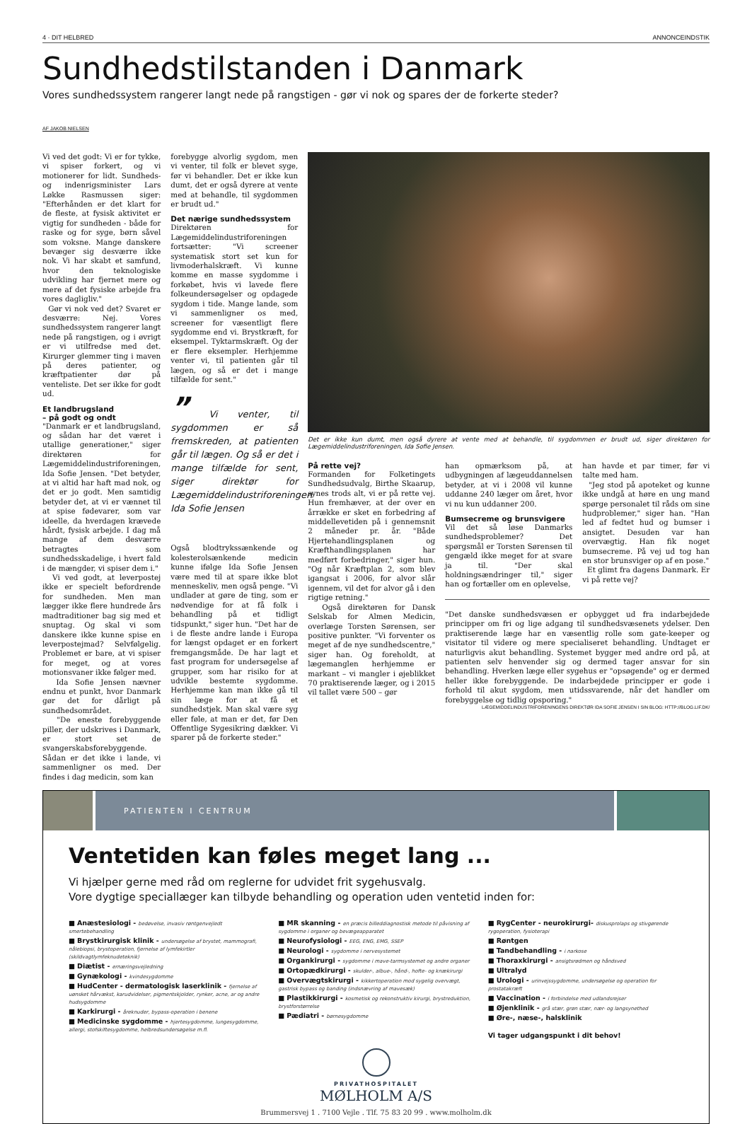4 · DIT HELBRED ANNONCEINDSTIK
Sundhedstilstanden i Danmark
Vores sundhedssystem rangerer langt nede på rangstigen - gør vi nok og spares der de forkerte steder?
AF JAKOB NIELSEN
Vi ved det godt: Vi er for tykke, vi spiser forkert, og vi motionerer for lidt. Sundheds- og indenrigsminister Lars Løkke Rasmussen siger: "Efterhånden er det klart for de fleste, at fysisk aktivitet er vigtig for sundheden - både for raske og for syge, børn såvel som voksne. Mange danskere bevæger sig desværre ikke nok. Vi har skabt et samfund, hvor den teknologiske udvikling har fjernet mere og mere af det fysiske arbejde fra vores dagligliv."
Gør vi nok ved det? Svaret er desværre: Nej. Vores sundhedssystem rangerer langt nede på rangstigen, og i øvrigt er vi utilfredse med det. Kirurger glemmer ting i maven på deres patienter, og kræftpatienter dør på venteliste. Det ser ikke for godt ud.
Et landbrugsland
– på godt og ondt
"Danmark er et landbrugsland, og sådan har det været i utallige generationer," siger direktøren for Lægemiddelindustriforeningen, Ida Sofie Jensen. "Det betyder, at vi altid har haft mad nok, og det er jo godt. Men samtidig betyder det, at vi er vænnet til at spise fødevarer, som var ideelle, da hverdagen krævede hårdt, fysisk arbejde. I dag må mange af dem desværre betragtes som sundhedsskadelige, i hvert fald i de mængder, vi spiser dem i."
Vi ved godt, at leverpostej ikke er specielt befordrende for sundheden. Men man lægger ikke flere hundrede års madtraditioner bag sig med et snuptag. Og skal vi som danskere ikke kunne spise en leverpostejmad? Selvfølgelig. Problemet er bare, at vi spiser for meget, og at vores motionsvaner ikke følger med.
Ida Sofie Jensen nævner endnu et punkt, hvor Danmark gør det for dårligt på sundhedsområdet.
"De eneste forebyggende piller, der udskrives i Danmark, er stort set de svangerskabsforebyggende. Sådan er det ikke i lande, vi sammenligner os med. Der findes i dag medicin, som kan
forebygge alvorlig sygdom, men vi venter, til folk er blevet syge, før vi behandler. Det er ikke kun dumt, det er også dyrere at vente med at behandle, til sygdommen er brudt ud."
Det nærige sundhedssystem
Direktøren for Lægemiddelindustriforeningen fortsætter: "Vi screener systematisk stort set kun for livmoderhalskræft. Vi kunne komme en masse sygdomme i forkøbet, hvis vi lavede flere folkeundersøgelser og opdagede sygdom i tide. Mange lande, som vi sammenligner os med, screener for væsentligt flere sygdomme end vi. Brystkræft, for eksempel. Tyktarmskræft. Og der er flere eksempler. Herhjemme venter vi, til patienten går til lægen, og så er det i mange tilfælde for sent."
” Vi venter, til sygdommen er så fremskreden, at patienten går til lægen. Og så er det i mange tilfælde for sent, siger direktør for Lægemiddelindustriforeningen Ida Sofie Jensen
Også blodtrykssænkende og kolesterolsænkende medicin kunne ifølge Ida Sofie Jensen være med til at spare ikke blot menneskeliv, men også penge. "Vi undlader at gøre de ting, som er nødvendige for at få folk i behandling på et tidligt tidspunkt," siger hun. "Det har de i de fleste andre lande i Europa for længst opdaget er en forkert fremgangsmåde. De har lagt et fast program for undersøgelse af grupper, som har risiko for at udvikle bestemte sygdomme. Herhjemme kan man ikke gå til sin læge for at få et sundhedstjek. Man skal være syg eller føle, at man er det, før Den Offentlige Sygesikring dækker. Vi sparer på de forkerte steder."
Det er ikke kun dumt, men også dyrere at vente med at behandle, til sygdommen er brudt ud, siger direktøren for Lægemiddelindustriforeningen, Ida Sofie Jensen.
På rette vej?
Formanden for Folketingets Sundhedsudvalg, Birthe Skaarup, synes trods alt, vi er på rette vej. Hun fremhæver, at der over en årrække er sket en forbedring af middellevetiden på i gennemsnit 2 måneder pr. år. "Både Hjertehandlingsplanen og Kræfthandlingsplanen har medført forbedringer," siger hun. "Og når Kræftplan 2, som blev igangsat i 2006, for alvor slår igennem, vil det for alvor gå i den rigtige retning."
Også direktøren for Dansk Selskab for Almen Medicin, overlæge Torsten Sørensen, ser positive punkter. "Vi forventer os meget af de nye sundhedscentre," siger han. Og foreholdt, at lægemanglen herhjemme er markant – vi mangler i øjeblikket 70 praktiserende læger, og i 2015 vil tallet være 500 – gør
han opmærksom på, at udbygningen af lægeuddannelsen betyder, at vi i 2008 vil kunne uddanne 240 læger om året, hvor vi nu kun uddanner 200.
Bumsecreme og brunsvigere
Vil det så løse Danmarks sundhedsproblemer? Det spørgsmål er Torsten Sørensen til gengæld ikke meget for at svare ja til. "Der skal holdningsændringer til," siger han og fortæller om en oplevelse,
han havde et par timer, før vi talte med ham.
"Jeg stod på apoteket og kunne ikke undgå at høre en ung mand spørge personalet til råds om sine hudproblemer," siger han. "Han led af fedtet hud og bumser i ansigtet. Desuden var han overvægtig. Han fik noget bumsecreme. På vej ud tog han en stor brunsviger op af en pose."
Et glimt fra dagens Danmark. Er vi på rette vej?
"Det danske sundhedsvæsen er opbygget ud fra indarbejdede principper om fri og lige adgang til sundhedsvæsenets ydelser. Den praktiserende læge har en væsentlig rolle som gate-keeper og visitator til videre og mere specialiseret behandling. Undtaget er naturligvis akut behandling. Systemet bygger med andre ord på, at patienten selv henvender sig og dermed tager ansvar for sin behandling. Hverken læge eller sygehus er "opsøgende" og er dermed heller ikke forebyggende. De indarbejdede principper er gode i forhold til akut sygdom, men utidssvarende, når det handler om forebyggelse og tidlig opsporing."
LÆGEMIDDELINDUSTRIFORENINGENS DIREKTØR IDA SOFIE JENSEN I SIN BLOG: HTTP://BLOG.LIF.DK/
PATIENTEN I CENTRUM
Ventetiden kan føles meget lang ...
Vi hjælper gerne med råd om reglerne for udvidet frit sygehusvalg.
Vore dygtige speciallæger kan tilbyde behandling og operation uden ventetid inden for:
■ Anæstesiologi - bedøvelse, invasiv røntgenvejledt smertebehandling
■ Brystkirurgisk klinik - undersøgelse af brystet, mammografi, nålebiopsi, brystoperation, fjernelse af lymfekirtler (skildvagtlymfeknudeteknik)
■ Diætist - ernæringsvejledning
■ Gynækologi - kvindesygdomme
■ HudCenter - dermatologisk laserklinik - fjernelse af uønsket hårvækst, karudvidelser, pigmentskjolder, rynker, acne, ar og andre hudsygdomme
■ Karkirurgi - åreknuder, bypass-operation i benene
■ Medicinske sygdomme - hjertesygdomme, lungesygdomme, allergi, stofskiftesygdomme, helbredsundersøgelse m.fl.
■ MR skanning - en præcis billeddiagnostisk metode til påvisning af sygdomme i organer og bevægeapparatet
■ Neurofysiologi - EEG, ENG, EMG, SSEP
■ Neurologi - sygdomme i nervesystemet
■ Organkirurgi - sygdomme i mave-tarmsystemet og andre organer
■ Ortopædkirurgi - skulder-, albue-, hånd-, hofte- og knækirurgi
■ Overvægtskirurgi - kikkertoperation mod sygelig overvægt, gastrisk bypass og banding (indsnævring af mavesæk)
■ Plastikkirurgi - kosmetisk og rekonstruktiv kirurgi, brystreduktion, brystforstørrelse
■ Pædiatri - børnesygdomme
■ RygCenter - neurokirurgi- diskusprolaps og stivgørende rygoperation, fysioterapi
■ Røntgen
■ Tandbehandling - i narkose
■ Thoraxkirurgi - ansigtsrødmen og håndsved
■ Ultralyd
■ Urologi - urinvejssygdomme, undersøgelse og operation for prostatakræft
■ Vaccination - i forbindelse med udlandsrejser
■ Øjenklinik - grå stær, grøn stær, nær- og langsynethed
■ Øre-, næse-, halsklinik
Vi tager udgangspunkt i dit behov!
PRIVATHOSPITALET
MØLHOLM A/S
Brummersvej 1 . 7100 Vejle . Tlf. 75 83 20 99 . www.molholm.dk